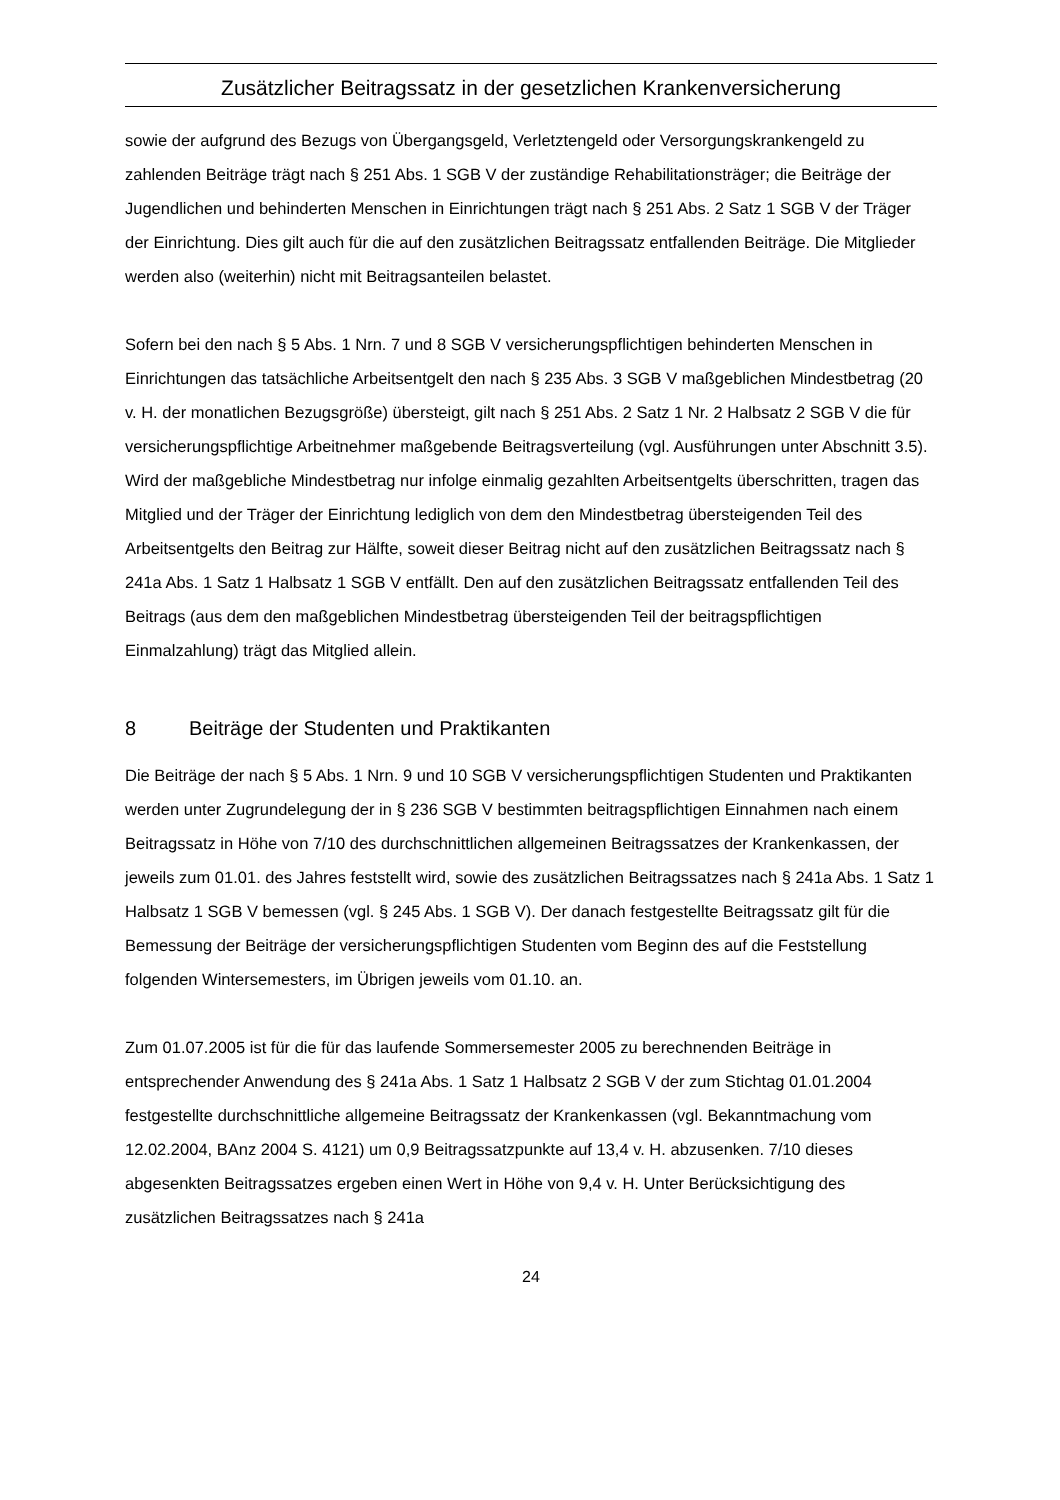Zusätzlicher Beitragssatz in der gesetzlichen Krankenversicherung
sowie der aufgrund des Bezugs von Übergangsgeld, Verletztengeld oder Versorgungskrankengeld zu zahlenden Beiträge trägt nach § 251 Abs. 1 SGB V der zuständige Rehabilitationsträger; die Beiträge der Jugendlichen und behinderten Menschen in Einrichtungen trägt nach § 251 Abs. 2 Satz 1 SGB V der Träger der Einrichtung. Dies gilt auch für die auf den zusätzlichen Beitragssatz entfallenden Beiträge. Die Mitglieder werden also (weiterhin) nicht mit Beitragsanteilen belastet.
Sofern bei den nach § 5 Abs. 1 Nrn. 7 und 8 SGB V versicherungspflichtigen behinderten Menschen in Einrichtungen das tatsächliche Arbeitsentgelt den nach § 235 Abs. 3 SGB V maßgeblichen Mindestbetrag (20 v. H. der monatlichen Bezugsgröße) übersteigt, gilt nach § 251 Abs. 2 Satz 1 Nr. 2 Halbsatz 2 SGB V die für versicherungspflichtige Arbeitnehmer maßgebende Beitragsverteilung (vgl. Ausführungen unter Abschnitt 3.5). Wird der maßgebliche Mindestbetrag nur infolge einmalig gezahlten Arbeitsentgelts überschritten, tragen das Mitglied und der Träger der Einrichtung lediglich von dem den Mindestbetrag übersteigenden Teil des Arbeitsentgelts den Beitrag zur Hälfte, soweit dieser Beitrag nicht auf den zusätzlichen Beitragssatz nach § 241a Abs. 1 Satz 1 Halbsatz 1 SGB V entfällt. Den auf den zusätzlichen Beitragssatz entfallenden Teil des Beitrags (aus dem den maßgeblichen Mindestbetrag übersteigenden Teil der beitragspflichtigen Einmalzahlung) trägt das Mitglied allein.
8 Beiträge der Studenten und Praktikanten
Die Beiträge der nach § 5 Abs. 1 Nrn. 9 und 10 SGB V versicherungspflichtigen Studenten und Praktikanten werden unter Zugrundelegung der in § 236 SGB V bestimmten beitragspflichtigen Einnahmen nach einem Beitragssatz in Höhe von 7/10 des durchschnittlichen allgemeinen Beitragssatzes der Krankenkassen, der jeweils zum 01.01. des Jahres feststellt wird, sowie des zusätzlichen Beitragssatzes nach § 241a Abs. 1 Satz 1 Halbsatz 1 SGB V bemessen (vgl. § 245 Abs. 1 SGB V). Der danach festgestellte Beitragssatz gilt für die Bemessung der Beiträge der versicherungspflichtigen Studenten vom Beginn des auf die Feststellung folgenden Wintersemesters, im Übrigen jeweils vom 01.10. an.
Zum 01.07.2005 ist für die für das laufende Sommersemester 2005 zu berechnenden Beiträge in entsprechender Anwendung des § 241a Abs. 1 Satz 1 Halbsatz 2 SGB V der zum Stichtag 01.01.2004 festgestellte durchschnittliche allgemeine Beitragssatz der Krankenkassen (vgl. Bekanntmachung vom 12.02.2004, BAnz 2004 S. 4121) um 0,9 Beitragssatzpunkte auf 13,4 v. H. abzusenken. 7/10 dieses abgesenkten Beitragssatzes ergeben einen Wert in Höhe von 9,4 v. H. Unter Berücksichtigung des zusätzlichen Beitragssatzes nach § 241a
24